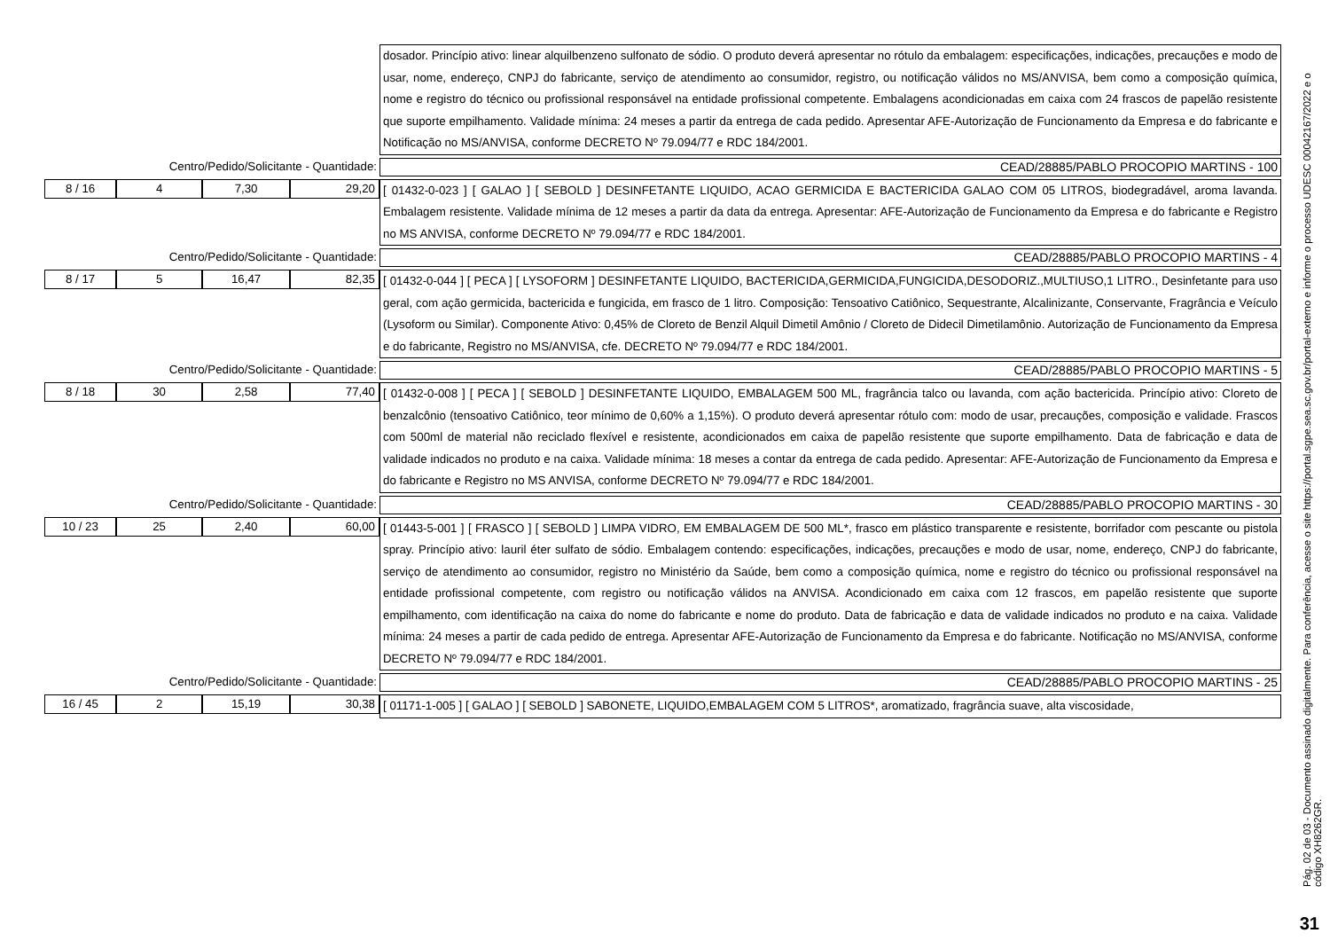dosador. Princípio ativo: linear alquilbenzeno sulfonato de sódio. O produto deverá apresentar no rótulo da embalagem: especificações, indicações, precauções e modo de usar, nome, endereço, CNPJ do fabricante, serviço de atendimento ao consumidor, registro, ou notificação válidos no MS/ANVISA, bem como a composição química, nome e registro do técnico ou profissional responsável na entidade profissional competente. Embalagens acondicionadas em caixa com 24 frascos de papelão resistente que suporte empilhamento. Validade mínima: 24 meses a partir da entrega de cada pedido. Apresentar AFE-Autorização de Funcionamento da Empresa e do fabricante e Notificação no MS/ANVISA, conforme DECRETO Nº 79.094/77 e RDC 184/2001.
Centro/Pedido/Solicitante - Quantidade:
CEAD/28885/PABLO PROCOPIO MARTINS - 100
8 / 16 4 7,30 29,20
[ 01432-0-023 ] [ GALAO ] [ SEBOLD ] DESINFETANTE LIQUIDO, ACAO GERMICIDA E BACTERICIDA GALAO COM 05 LITROS, biodegradável, aroma lavanda. Embalagem resistente. Validade mínima de 12 meses a partir da data da entrega. Apresentar: AFE-Autorização de Funcionamento da Empresa e do fabricante e Registro no MS ANVISA, conforme DECRETO Nº 79.094/77 e RDC 184/2001.
Centro/Pedido/Solicitante - Quantidade:
CEAD/28885/PABLO PROCOPIO MARTINS - 4
8 / 17 5 16,47 82,35
[ 01432-0-044 ] [ PECA ] [ LYSOFORM ] DESINFETANTE LIQUIDO, BACTERICIDA,GERMICIDA,FUNGICIDA,DESODORIZ.,MULTIUSO,1 LITRO., Desinfetante para uso geral, com ação germicida, bactericida e fungicida, em frasco de 1 litro. Composição: Tensoativo Catiônico, Sequestrante, Alcalinizante, Conservante, Fragrância e Veículo (Lysoform ou Similar). Componente Ativo: 0,45% de Cloreto de Benzil Alquil Dimetil Amônio / Cloreto de Didecil Dimetilamônio. Autorização de Funcionamento da Empresa e do fabricante, Registro no MS/ANVISA, cfe. DECRETO Nº 79.094/77 e RDC 184/2001.
Centro/Pedido/Solicitante - Quantidade:
CEAD/28885/PABLO PROCOPIO MARTINS - 5
8 / 18 30 2,58 77,40
[ 01432-0-008 ] [ PECA ] [ SEBOLD ] DESINFETANTE LIQUIDO, EMBALAGEM 500 ML, fragrância talco ou lavanda, com ação bactericida. Princípio ativo: Cloreto de benzalcônio (tensoativo Catiônico, teor mínimo de 0,60% a 1,15%). O produto deverá apresentar rótulo com: modo de usar, precauções, composição e validade. Frascos com 500ml de material não reciclado flexível e resistente, acondicionados em caixa de papelão resistente que suporte empilhamento. Data de fabricação e data de validade indicados no produto e na caixa. Validade mínima: 18 meses a contar da entrega de cada pedido. Apresentar: AFE-Autorização de Funcionamento da Empresa e do fabricante e Registro no MS ANVISA, conforme DECRETO Nº 79.094/77 e RDC 184/2001.
Centro/Pedido/Solicitante - Quantidade:
CEAD/28885/PABLO PROCOPIO MARTINS - 30
10 / 23 25 2,40 60,00
[ 01443-5-001 ] [ FRASCO ] [ SEBOLD ] LIMPA VIDRO, EM EMBALAGEM DE 500 ML*, frasco em plástico transparente e resistente, borrifador com pescante ou pistola spray. Princípio ativo: lauril éter sulfato de sódio. Embalagem contendo: especificações, indicações, precauções e modo de usar, nome, endereço, CNPJ do fabricante, serviço de atendimento ao consumidor, registro no Ministério da Saúde, bem como a composição química, nome e registro do técnico ou profissional responsável na entidade profissional competente, com registro ou notificação válidos na ANVISA. Acondicionado em caixa com 12 frascos, em papelão resistente que suporte empilhamento, com identificação na caixa do nome do fabricante e nome do produto. Data de fabricação e data de validade indicados no produto e na caixa. Validade mínima: 24 meses a partir de cada pedido de entrega. Apresentar AFE-Autorização de Funcionamento da Empresa e do fabricante. Notificação no MS/ANVISA, conforme DECRETO Nº 79.094/77 e RDC 184/2001.
Centro/Pedido/Solicitante - Quantidade:
CEAD/28885/PABLO PROCOPIO MARTINS - 25
16 / 45 2 15,19 30,38
[ 01171-1-005 ] [ GALAO ] [ SEBOLD ] SABONETE, LIQUIDO,EMBALAGEM COM 5 LITROS*, aromatizado, fragrância suave, alta viscosidade,
Pág. 02 de 03 - Documento assinado digitalmente. Para conferência, acesse o site https://portal.sgpe.sea.sc.gov.br/portal-externo e informe o processo UDESC 00042167/2022 e o código XH8262GR.
31